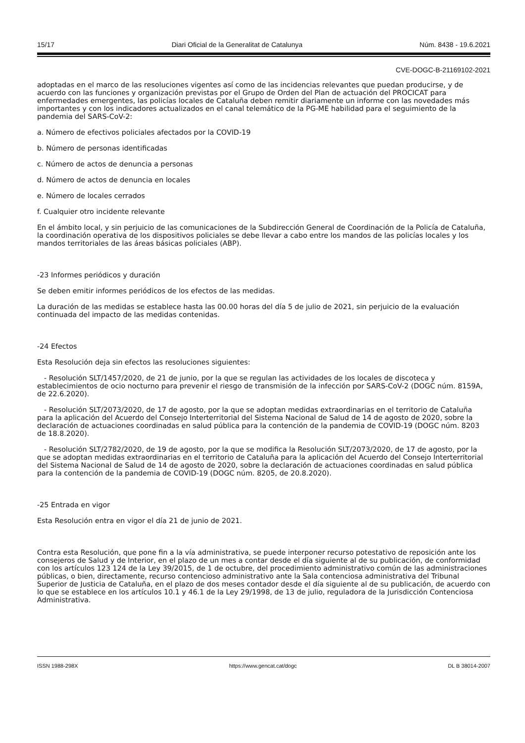15/17 Diari Oficial de la Generalitat de Catalunya Núm. 8438 - 19.6.2021
CVE-DOGC-B-21169102-2021
adoptadas en el marco de las resoluciones vigentes así como de las incidencias relevantes que puedan producirse, y de acuerdo con las funciones y organización previstas por el Grupo de Orden del Plan de actuación del PROCICAT para enfermedades emergentes, las policías locales de Cataluña deben remitir diariamente un informe con las novedades más importantes y con los indicadores actualizados en el canal telemático de la PG-ME habilidad para el seguimiento de la pandemia del SARS-CoV-2:
a. Número de efectivos policiales afectados por la COVID-19
b. Número de personas identificadas
c. Número de actos de denuncia a personas
d. Número de actos de denuncia en locales
e. Número de locales cerrados
f. Cualquier otro incidente relevante
En el ámbito local, y sin perjuicio de las comunicaciones de la Subdirección General de Coordinación de la Policía de Cataluña, la coordinación operativa de los dispositivos policiales se debe llevar a cabo entre los mandos de las policías locales y los mandos territoriales de las áreas básicas policiales (ABP).
-23 Informes periódicos y duración
Se deben emitir informes periódicos de los efectos de las medidas.
La duración de las medidas se establece hasta las 00.00 horas del día 5 de julio de 2021, sin perjuicio de la evaluación continuada del impacto de las medidas contenidas.
-24 Efectos
Esta Resolución deja sin efectos las resoluciones siguientes:
- Resolución SLT/1457/2020, de 21 de junio, por la que se regulan las actividades de los locales de discoteca y establecimientos de ocio nocturno para prevenir el riesgo de transmisión de la infección por SARS-CoV-2 (DOGC núm. 8159A, de 22.6.2020).
- Resolución SLT/2073/2020, de 17 de agosto, por la que se adoptan medidas extraordinarias en el territorio de Cataluña para la aplicación del Acuerdo del Consejo Interterritorial del Sistema Nacional de Salud de 14 de agosto de 2020, sobre la declaración de actuaciones coordinadas en salud pública para la contención de la pandemia de COVID-19 (DOGC núm. 8203 de 18.8.2020).
- Resolución SLT/2782/2020, de 19 de agosto, por la que se modifica la Resolución SLT/2073/2020, de 17 de agosto, por la que se adoptan medidas extraordinarias en el territorio de Cataluña para la aplicación del Acuerdo del Consejo Interterritorial del Sistema Nacional de Salud de 14 de agosto de 2020, sobre la declaración de actuaciones coordinadas en salud pública para la contención de la pandemia de COVID-19 (DOGC núm. 8205, de 20.8.2020).
-25 Entrada en vigor
Esta Resolución entra en vigor el día 21 de junio de 2021.
Contra esta Resolución, que pone fin a la vía administrativa, se puede interponer recurso potestativo de reposición ante los consejeros de Salud y de Interior, en el plazo de un mes a contar desde el día siguiente al de su publicación, de conformidad con los artículos 123 124 de la Ley 39/2015, de 1 de octubre, del procedimiento administrativo común de las administraciones públicas, o bien, directamente, recurso contencioso administrativo ante la Sala contenciosa administrativa del Tribunal Superior de Justicia de Cataluña, en el plazo de dos meses contador desde el día siguiente al de su publicación, de acuerdo con lo que se establece en los artículos 10.1 y 46.1 de la Ley 29/1998, de 13 de julio, reguladora de la Jurisdicción Contenciosa Administrativa.
ISSN 1988-298X https://www.gencat.cat/dogc DL B 38014-2007